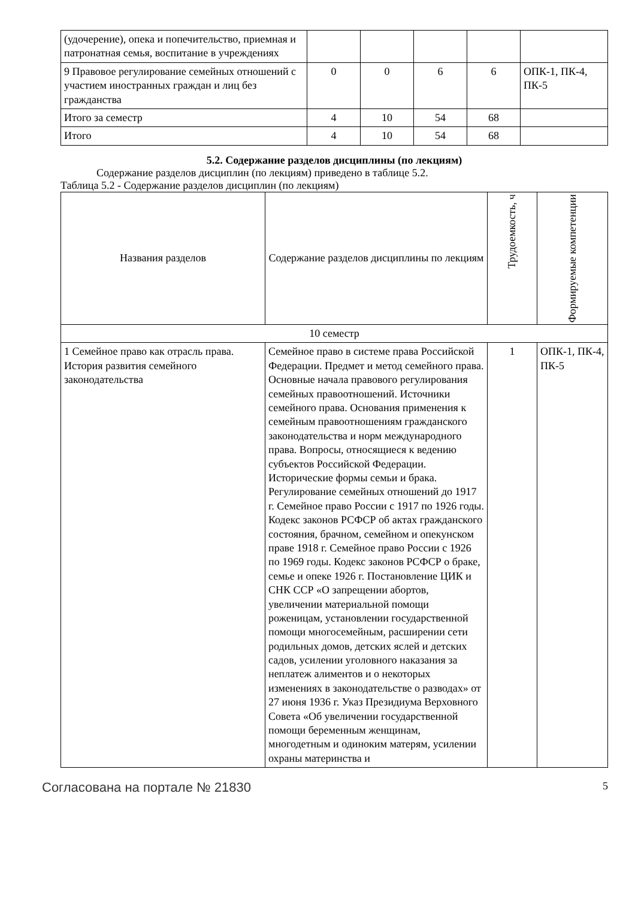| (удочерение), опека и попечительство, приемная и патронатная семья, воспитание в учреждениях | | | | | |
| 9 Правовое регулирование семейных отношений с участием иностранных граждан и лиц без гражданства | 0 | 0 | 6 | 6 | ОПК-1, ПК-4, ПК-5 |
| Итого за семестр | 4 | 10 | 54 | 68 | |
| Итого | 4 | 10 | 54 | 68 | |
5.2. Содержание разделов дисциплины (по лекциям)
Содержание разделов дисциплин (по лекциям) приведено в таблице 5.2.
Таблица 5.2 - Содержание разделов дисциплин (по лекциям)
| Названия разделов | Содержание разделов дисциплины по лекциям | Трудоемкость, ч | Формируемые компетенции |
| --- | --- | --- | --- |
| 10 семестр | | | |
| 1 Семейное право как отрасль права. История развития семейного законодательства | Семейное право в системе права Российской Федерации. Предмет и метод семейного права. Основные начала правового регулирования семейных правоотношений. Источники семейного права. Основания применения к семейным правоотношениям гражданского законодательства и норм международного права. Вопросы, относящиеся к ведению субъектов Российской Федерации. Исторические формы семьи и брака. Регулирование семейных отношений до 1917 г. Семейное право России с 1917 по 1926 годы. Кодекс законов РСФСР об актах гражданского состояния, брачном, семейном и опекунском праве 1918 г. Семейное право России с 1926 по 1969 годы. Кодекс законов РСФСР о браке, семье и опеке 1926 г. Постановление ЦИК и СНК ССР «О запрещении абортов, увеличении материальной помощи роженицам, установлении государственной помощи многосемейным, расширении сети родильных домов, детских яслей и детских садов, усилении уголовного наказания за неплатеж алиментов и о некоторых изменениях в законодательстве о разводах» от 27 июня 1936 г. Указ Президиума Верховного Совета «Об увеличении государственной помощи беременным женщинам, многодетным и одиноким матерям, усилении охраны материнства и | 1 | ОПК-1, ПК-4, ПК-5 |
Согласована на портале № 21830 5